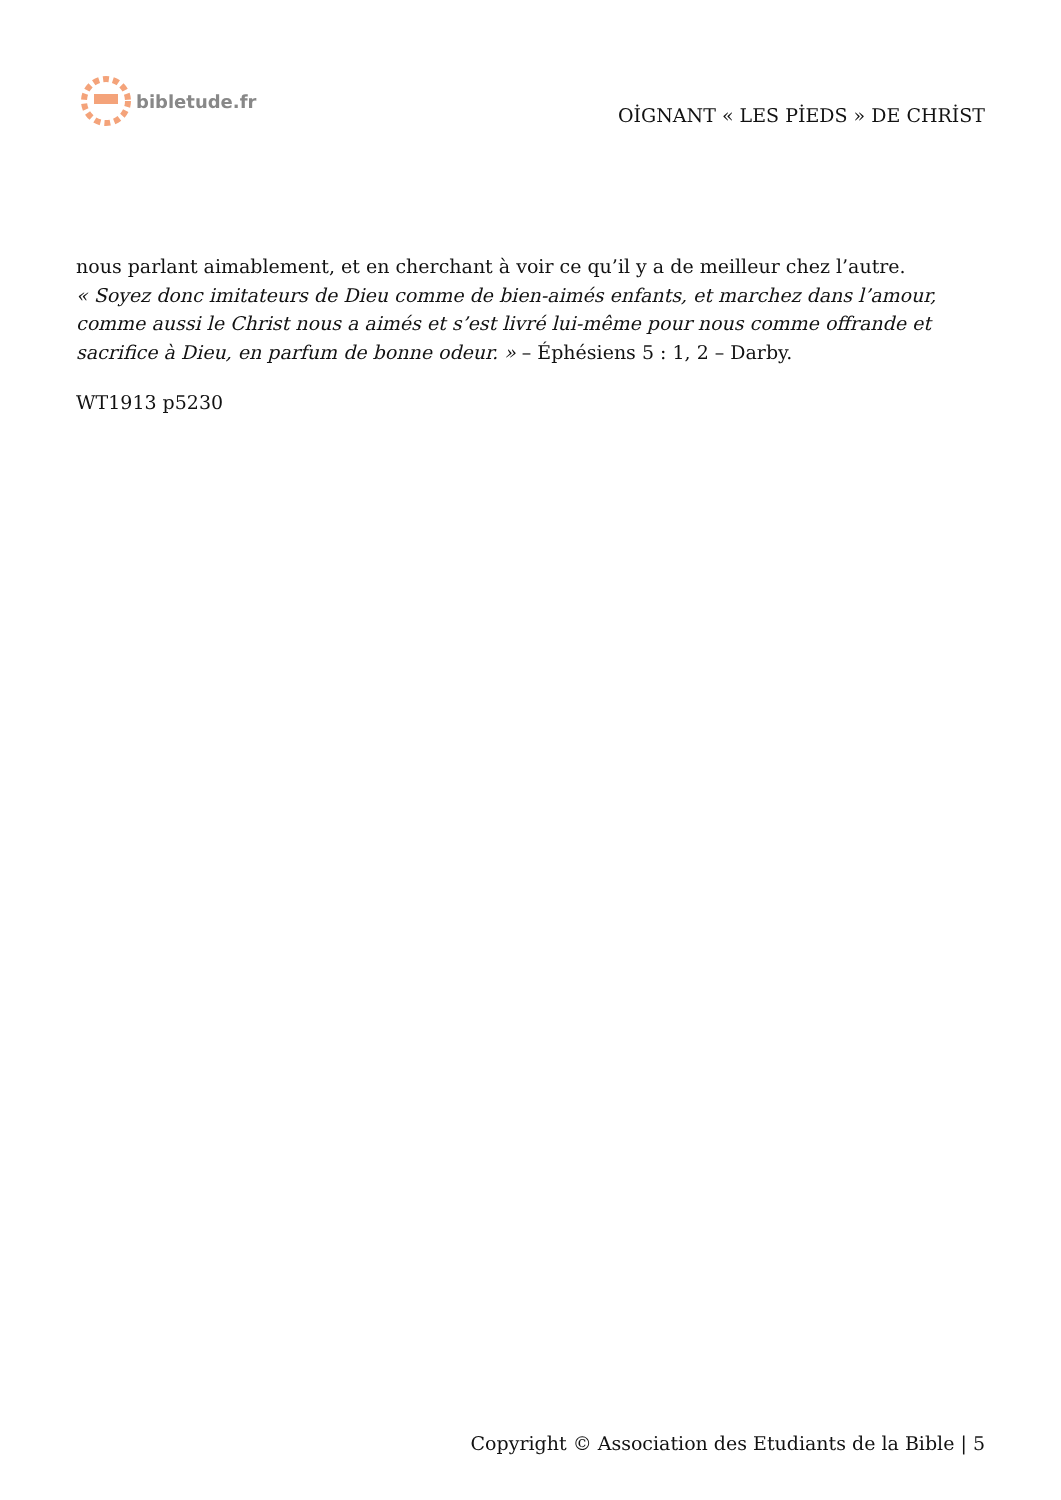bibletude.fr
OİGNANT « LES PİEDS » DE CHRİST
nous parlant aimablement, et en cherchant à voir ce qu’il y a de meilleur chez l’autre.
« Soyez donc imitateurs de Dieu comme de bien-aimés enfants, et marchez dans l’amour, comme aussi le Christ nous a aimés et s’est livré lui-même pour nous comme offrande et sacrifice à Dieu, en parfum de bonne odeur. » – Éphésiens 5 : 1, 2 – Darby.
WT1913 p5230
Copyright © Association des Etudiants de la Bible | 5